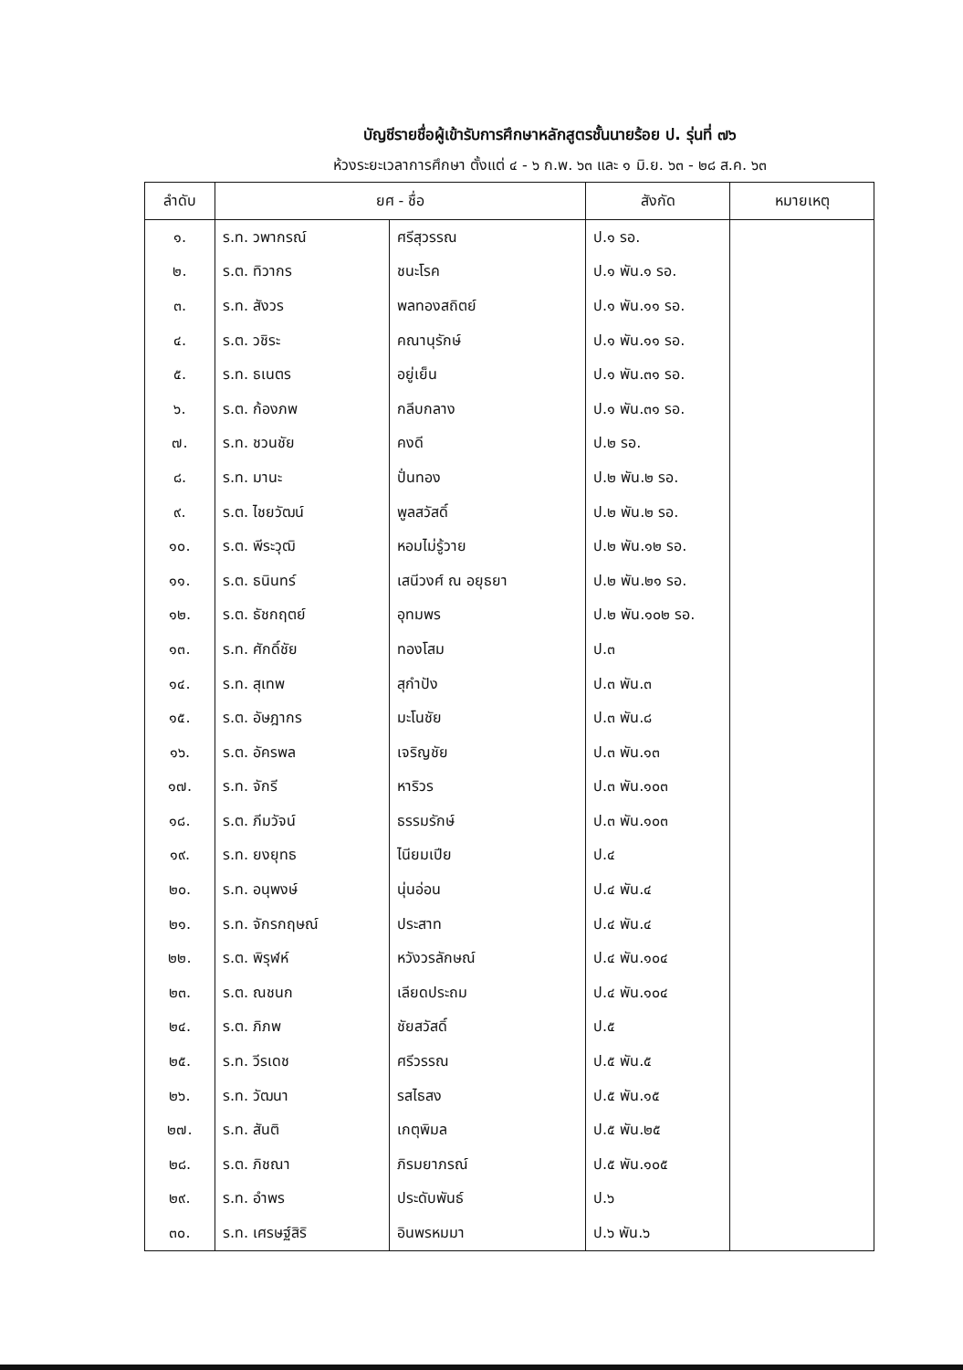บัญชีรายชื่อผู้เข้ารับการศึกษาหลักสูตรชั้นนายร้อย ป. รุ่นที่ ๗๖
ห้วงระยะเวลาการศึกษา ตั้งแต่ ๔ - ๖ ก.พ. ๖๓ และ ๑ มิ.ย. ๖๓ - ๒๘ ส.ค. ๖๓
| ลำดับ | ยศ - ชื่อ | | สังกัด | หมายเหตุ |
| --- | --- | --- | --- | --- |
| ๑. | ร.ท. วพากรณ์ | ศรีสุวรรณ | ป.๑ รอ. | |
| ๒. | ร.ต. ทิวากร | ชนะโรค | ป.๑ พัน.๑ รอ. | |
| ๓. | ร.ท. สังวร | พลทองสถิตย์ | ป.๑ พัน.๑๑ รอ. | |
| ๔. | ร.ต. วชิระ | คณานุรักษ์ | ป.๑ พัน.๑๑ รอ. | |
| ๕. | ร.ท. ธเนตร | อยู่เย็น | ป.๑ พัน.๓๑ รอ. | |
| ๖. | ร.ต. ก้องภพ | กลีบกลาง | ป.๑ พัน.๓๑ รอ. | |
| ๗. | ร.ท. ชวนชัย | คงดี | ป.๒ รอ. | |
| ๘. | ร.ท. มานะ | ปั่นทอง | ป.๒ พัน.๒ รอ. | |
| ๙. | ร.ต. ไชยวัฒน์ | พูลสวัสดิ์ | ป.๒ พัน.๒ รอ. | |
| ๑๐. | ร.ต. พีระวุฒิ | หอมไม่รู้วาย | ป.๒ พัน.๑๒ รอ. | |
| ๑๑. | ร.ต. ธนินทร์ | เสนีวงศ์ ณ อยุธยา | ป.๒ พัน.๒๑ รอ. | |
| ๑๒. | ร.ต. ธัชกฤตย์ | อุทมพร | ป.๒ พัน.๑๐๒ รอ. | |
| ๑๓. | ร.ท. ศักดิ์ชัย | ทองโสม | ป.๓ | |
| ๑๔. | ร.ท. สุเทพ | สุกำปัง | ป.๓ พัน.๓ | |
| ๑๕. | ร.ต. อัษฎากร | มะโนชัย | ป.๓ พัน.๘ | |
| ๑๖. | ร.ต. อัครพล | เจริญชัย | ป.๓ พัน.๑๓ | |
| ๑๗. | ร.ท. จักรี | หาริวร | ป.๓ พัน.๑๐๓ | |
| ๑๘. | ร.ต. ภีมวัจน์ | ธรรมรักษ์ | ป.๓ พัน.๑๐๓ | |
| ๑๙. | ร.ท. ยงยุทธ | ไนียมเปีย | ป.๔ | |
| ๒๐. | ร.ท. อนุพงษ์ | นุ่นอ่อน | ป.๔ พัน.๔ | |
| ๒๑. | ร.ท. จักรกฤษณ์ | ประสาท | ป.๔ พัน.๔ | |
| ๒๒. | ร.ต. พิรุฬห์ | หวังวรลักษณ์ | ป.๔ พัน.๑๐๔ | |
| ๒๓. | ร.ต. ณชนก | เลียดประถม | ป.๔ พัน.๑๐๔ | |
| ๒๔. | ร.ต. ภิภพ | ชัยสวัสดิ์ | ป.๕ | |
| ๒๕. | ร.ท. วีรเดช | ศรีวรรณ | ป.๕ พัน.๕ | |
| ๒๖. | ร.ท. วัฒนา | รสไธสง | ป.๕ พัน.๑๕ | |
| ๒๗. | ร.ท. สันติ | เกตุพิมล | ป.๕ พัน.๒๕ | |
| ๒๘. | ร.ต. ภิชณา | ภิรมยาภรณ์ | ป.๕ พัน.๑๐๕ | |
| ๒๙. | ร.ท. อำพร | ประดับพันธ์ | ป.๖ | |
| ๓๐. | ร.ท. เศรษฐ์สิริ | อินพรหมมา | ป.๖ พัน.๖ | |